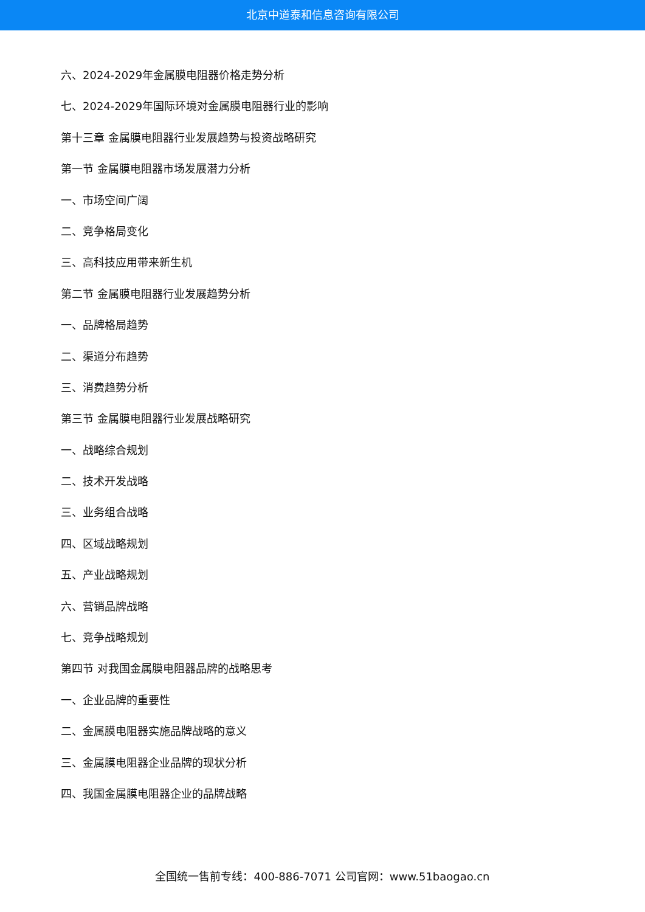北京中道泰和信息咨询有限公司
六、2024-2029年金属膜电阻器价格走势分析
七、2024-2029年国际环境对金属膜电阻器行业的影响
第十三章 金属膜电阻器行业发展趋势与投资战略研究
第一节 金属膜电阻器市场发展潜力分析
一、市场空间广阔
二、竞争格局变化
三、高科技应用带来新生机
第二节 金属膜电阻器行业发展趋势分析
一、品牌格局趋势
二、渠道分布趋势
三、消费趋势分析
第三节 金属膜电阻器行业发展战略研究
一、战略综合规划
二、技术开发战略
三、业务组合战略
四、区域战略规划
五、产业战略规划
六、营销品牌战略
七、竞争战略规划
第四节 对我国金属膜电阻器品牌的战略思考
一、企业品牌的重要性
二、金属膜电阻器实施品牌战略的意义
三、金属膜电阻器企业品牌的现状分析
四、我国金属膜电阻器企业的品牌战略
全国统一售前专线：400-886-7071 公司官网：www.51baogao.cn